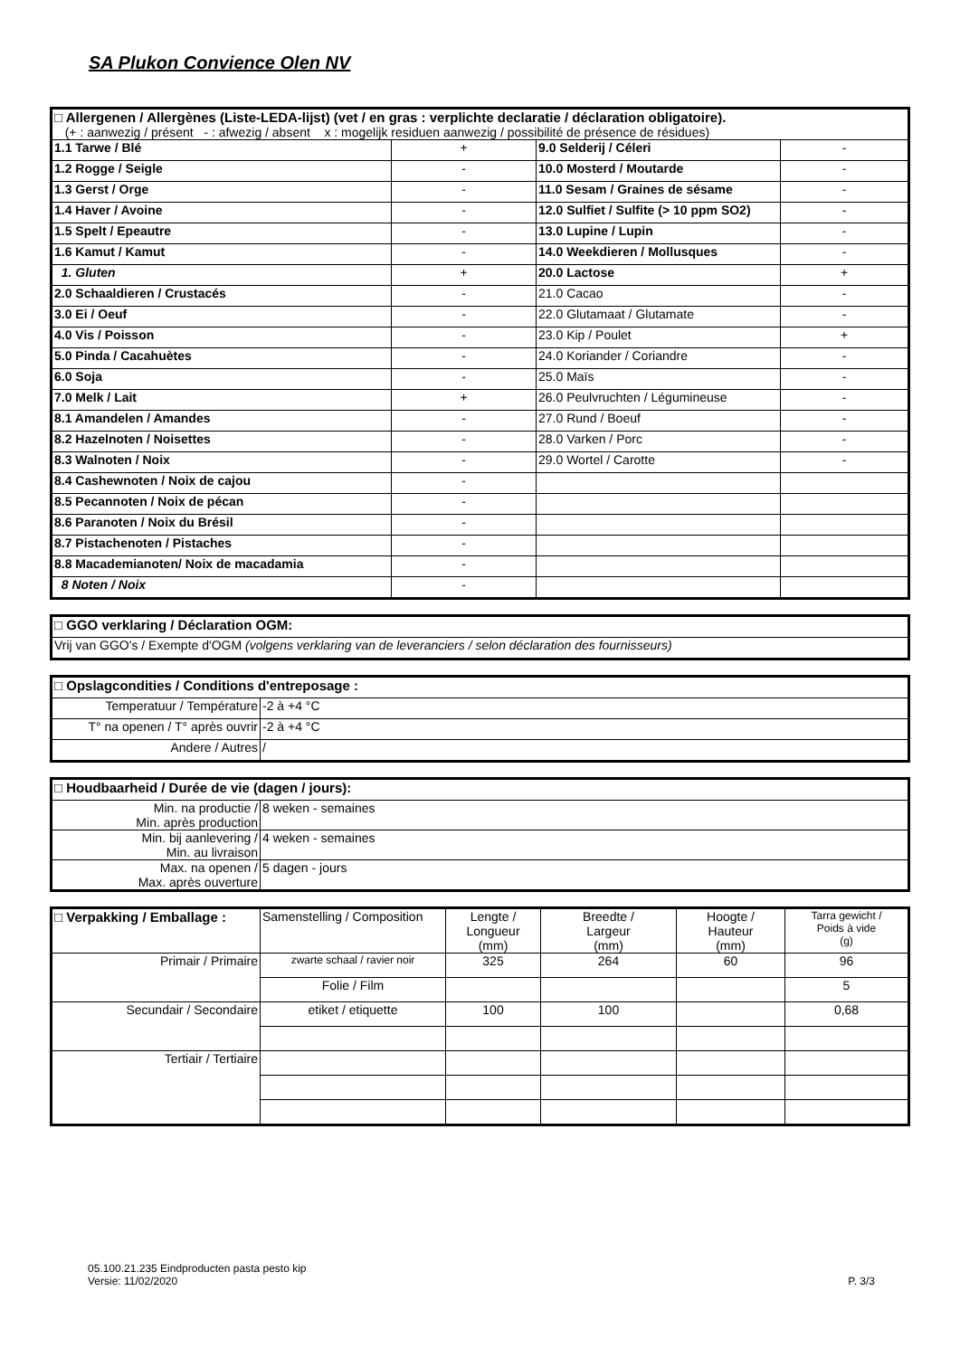SA Plukon Convience Olen NV
| □ Allergenen / Allergènes (Liste-LEDA-lijst) (vet / en gras : verplichte declaratie / déclaration obligatoire). (+ : aanwezig / présent - : afwezig / absent x : mogelijk residuen aanwezig / possibilité de présence de résidues) | | | |
| 1.1 Tarwe / Blé | + | 9.0 Selderij / Céleri | - |
| 1.2 Rogge / Seigle | - | 10.0 Mosterd / Moutarde | - |
| 1.3 Gerst / Orge | - | 11.0 Sesam / Graines de sésame | - |
| 1.4 Haver / Avoine | - | 12.0 Sulfiet / Sulfite (> 10 ppm SO2) | - |
| 1.5 Spelt / Epeautre | - | 13.0 Lupine / Lupin | - |
| 1.6 Kamut / Kamut | - | 14.0 Weekdieren / Mollusques | - |
| 1. Gluten | + | 20.0 Lactose | + |
| 2.0 Schaaldieren / Crustacés | - | 21.0 Cacao | - |
| 3.0 Ei / Oeuf | - | 22.0 Glutamaat / Glutamate | - |
| 4.0 Vis / Poisson | - | 23.0 Kip / Poulet | + |
| 5.0 Pinda / Cacahuètes | - | 24.0 Koriander / Coriandre | - |
| 6.0 Soja | - | 25.0 Maïs | - |
| 7.0 Melk / Lait | + | 26.0 Peulvruchten / Légumineuse | - |
| 8.1 Amandelen / Amandes | - | 27.0 Rund / Boeuf | - |
| 8.2 Hazelnoten / Noisettes | - | 28.0 Varken / Porc | - |
| 8.3 Walnoten / Noix | - | 29.0 Wortel / Carotte | - |
| 8.4 Cashewnoten / Noix de cajou | - | | |
| 8.5 Pecannoten / Noix de pécan | - | | |
| 8.6 Paranoten / Noix du Brésil | - | | |
| 8.7 Pistachenoten / Pistaches | - | | |
| 8.8 Macademianoten/ Noix de macadamia | - | | |
| 8 Noten / Noix | - | | |
| □ GGO verklaring / Déclaration OGM: |
| Vrij van GGO's / Exempte d'OGM (volgens verklaring van de leveranciers / selon déclaration des fournisseurs) |
| □ Opslagcondities / Conditions d'entreposage : | |
| Temperatuur / Température | -2 à +4 °C |
| T° na openen / T° après ouvrir | -2 à +4 °C |
| Andere / Autres | / |
| □ Houdbaarheid / Durée de vie (dagen / jours): | |
| Min. na productie / Min. après production | 8 weken - semaines |
| Min. bij aanlevering / Min. au livraison | 4 weken - semaines |
| Max. na openen / Max. après ouverture | 5 dagen - jours |
| □ Verpakking / Emballage : | Samenstelling / Composition | Lengte / Longueur (mm) | Breedte / Largeur (mm) | Hoogte / Hauteur (mm) | Tarra gewicht / Poids à vide (g) |
| --- | --- | --- | --- | --- | --- |
| Primair / Primaire | zwarte schaal / ravier noir | 325 | 264 | 60 | 96 |
| | Folie / Film | | | | 5 |
| Secundair / Secondaire | etiket / etiquette | 100 | 100 | | 0,68 |
| Tertiair / Tertiaire | | | | | |
05.100.21.235 Eindproducten pasta pesto kip
Versie: 11/02/2020
P. 3/3